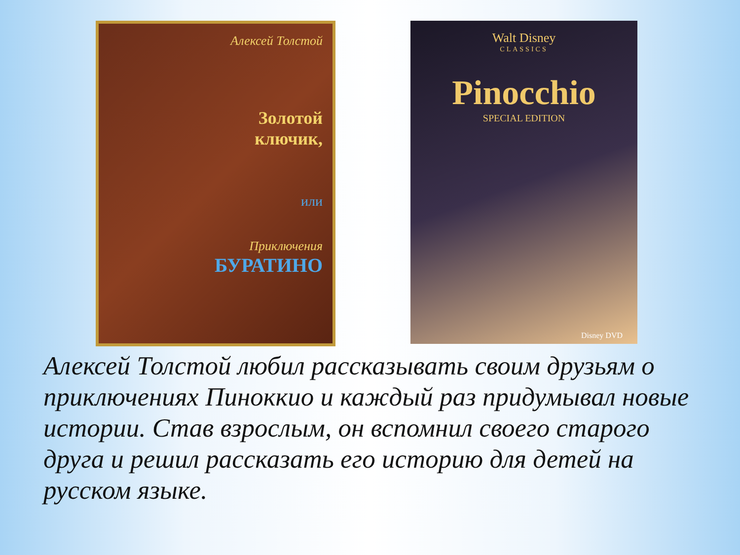Алексей Толстой
Золотой
ключик,
или
Приключения
БУРАТИНО
Walt Disney
CLASSICS
Pinocchio
SPECIAL EDITION
Disney DVD
Алексей Толстой любил рассказывать своим друзьям о приключениях Пиноккио и каждый раз придумывал новые истории. Став взрослым, он вспомнил своего старого друга и решил рассказать его историю для детей на русском языке.